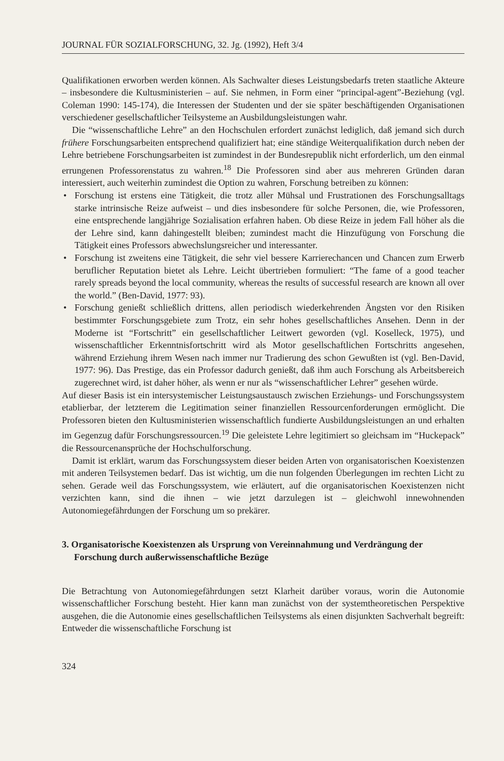JOURNAL FÜR SOZIALFORSCHUNG, 32. Jg. (1992), Heft 3/4
Qualifikationen erworben werden können. Als Sachwalter dieses Leistungsbedarfs treten staatliche Akteure – insbesondere die Kultusministerien – auf. Sie nehmen, in Form einer “principal-agent”-Beziehung (vgl. Coleman 1990: 145-174), die Interessen der Studenten und der sie später beschäftigenden Organisationen verschiedener gesellschaftlicher Teilsysteme an Ausbildungsleistungen wahr.
Die “wissenschaftliche Lehre” an den Hochschulen erfordert zunächst lediglich, daß jemand sich durch frühere Forschungsarbeiten entsprechend qualifiziert hat; eine ständige Weiterqualifikation durch neben der Lehre betriebene Forschungsarbeiten ist zumindest in der Bundesrepublik nicht erforderlich, um den einmal errungenen Professorenstatus zu wahren.<sup>18</sup> Die Professoren sind aber aus mehreren Gründen daran interessiert, auch weiterhin zumindest die Option zu wahren, Forschung betreiben zu können:
• Forschung ist erstens eine Tätigkeit, die trotz aller Mühsal und Frustrationen des Forschungsalltags starke intrinsische Reize aufweist – und dies insbesondere für solche Personen, die, wie Professoren, eine entsprechende langjährige Sozialisation erfahren haben. Ob diese Reize in jedem Fall höher als die der Lehre sind, kann dahingestellt bleiben; zumindest macht die Hinzufügung von Forschung die Tätigkeit eines Professors abwechslungsreicher und interessanter.
• Forschung ist zweitens eine Tätigkeit, die sehr viel bessere Karrierechancen und Chancen zum Erwerb beruflicher Reputation bietet als Lehre. Leicht übertrieben formuliert: “The fame of a good teacher rarely spreads beyond the local community, whereas the results of successful research are known all over the world.” (Ben-David, 1977: 93).
• Forschung genießt schließlich drittens, allen periodisch wiederkehrenden Ängsten vor den Risiken bestimmter Forschungsgebiete zum Trotz, ein sehr hohes gesellschaftliches Ansehen. Denn in der Moderne ist “Fortschritt” ein gesellschaftlicher Leitwert geworden (vgl. Koselleck, 1975), und wissenschaftlicher Erkenntnisfortschritt wird als Motor gesellschaftlichen Fortschritts angesehen, während Erziehung ihrem Wesen nach immer nur Tradierung des schon Gewußten ist (vgl. Ben-David, 1977: 96). Das Prestige, das ein Professor dadurch genießt, daß ihm auch Forschung als Arbeitsbereich zugerechnet wird, ist daher höher, als wenn er nur als “wissenschaftlicher Lehrer” gesehen würde.
Auf dieser Basis ist ein intersystemischer Leistungsaustausch zwischen Erziehungs- und Forschungssystem etablierbar, der letzterem die Legitimation seiner finanziellen Ressourcenforderungen ermöglicht. Die Professoren bieten den Kultusministerien wissenschaftlich fundierte Ausbildungsleistungen an und erhalten im Gegenzug dafür Forschungsressourcen.<sup>19</sup> Die geleistete Lehre legitimiert so gleichsam im “Huckepack” die Ressourcenansprüche der Hochschulforschung.
Damit ist erklärt, warum das Forschungssystem dieser beiden Arten von organisatorischen Koexistenzen mit anderen Teilsystemen bedarf. Das ist wichtig, um die nun folgenden Überlegungen im rechten Licht zu sehen. Gerade weil das Forschungssystem, wie erläutert, auf die organisatorischen Koexistenzen nicht verzichten kann, sind die ihnen – wie jetzt darzulegen ist – gleichwohl innewohnenden Autonomiegefährdungen der Forschung um so prekärer.
3. Organisatorische Koexistenzen als Ursprung von Vereinnahmung und Verdrängung der Forschung durch außerwissenschaftliche Bezüge
Die Betrachtung von Autonomiegefährdungen setzt Klarheit darüber voraus, worin die Autonomie wissenschaftlicher Forschung besteht. Hier kann man zunächst von der systemtheoretischen Perspektive ausgehen, die die Autonomie eines gesellschaftlichen Teilsystems als einen disjunkten Sachverhalt begreift: Entweder die wissenschaftliche Forschung ist
324